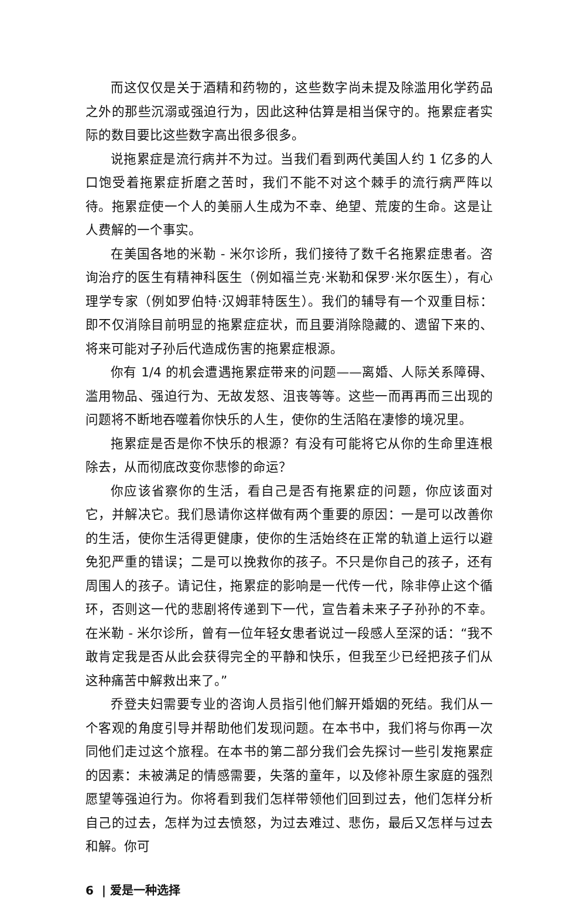而这仅仅是关于酒精和药物的，这些数字尚未提及除滥用化学药品之外的那些沉溺或强迫行为，因此这种估算是相当保守的。拖累症者实际的数目要比这些数字高出很多很多。
说拖累症是流行病并不为过。当我们看到两代美国人约 1 亿多的人口饱受着拖累症折磨之苦时，我们不能不对这个棘手的流行病严阵以待。拖累症使一个人的美丽人生成为不幸、绝望、荒废的生命。这是让人费解的一个事实。
在美国各地的米勒 - 米尔诊所，我们接待了数千名拖累症患者。咨询治疗的医生有精神科医生（例如福兰克·米勒和保罗·米尔医生），有心理学专家（例如罗伯特·汉姆菲特医生）。我们的辅导有一个双重目标：即不仅消除目前明显的拖累症症状，而且要消除隐藏的、遗留下来的、将来可能对子孙后代造成伤害的拖累症根源。
你有 1/4 的机会遭遇拖累症带来的问题——离婚、人际关系障碍、滥用物品、强迫行为、无故发怒、沮丧等等。这些一而再再而三出现的问题将不断地吞噬着你快乐的人生，使你的生活陷在凄惨的境况里。
拖累症是否是你不快乐的根源？有没有可能将它从你的生命里连根除去，从而彻底改变你悲惨的命运？
你应该省察你的生活，看自己是否有拖累症的问题，你应该面对它，并解决它。我们恳请你这样做有两个重要的原因：一是可以改善你的生活，使你生活得更健康，使你的生活始终在正常的轨道上运行以避免犯严重的错误；二是可以挽救你的孩子。不只是你自己的孩子，还有周围人的孩子。请记住，拖累症的影响是一代传一代，除非停止这个循环，否则这一代的悲剧将传递到下一代，宣告着未来子子孙孙的不幸。在米勒 - 米尔诊所，曾有一位年轻女患者说过一段感人至深的话：“我不敢肯定我是否从此会获得完全的平静和快乐，但我至少已经把孩子们从这种痛苦中解救出来了。”
乔登夫妇需要专业的咨询人员指引他们解开婚姻的死结。我们从一个客观的角度引导并帮助他们发现问题。在本书中，我们将与你再一次同他们走过这个旅程。在本书的第二部分我们会先探讨一些引发拖累症的因素：未被满足的情感需要，失落的童年，以及修补原生家庭的强烈愿望等强迫行为。你将看到我们怎样带领他们回到过去，他们怎样分析自己的过去，怎样为过去愤怒，为过去难过、悲伤，最后又怎样与过去和解。你可
6 | 爱是一种选择